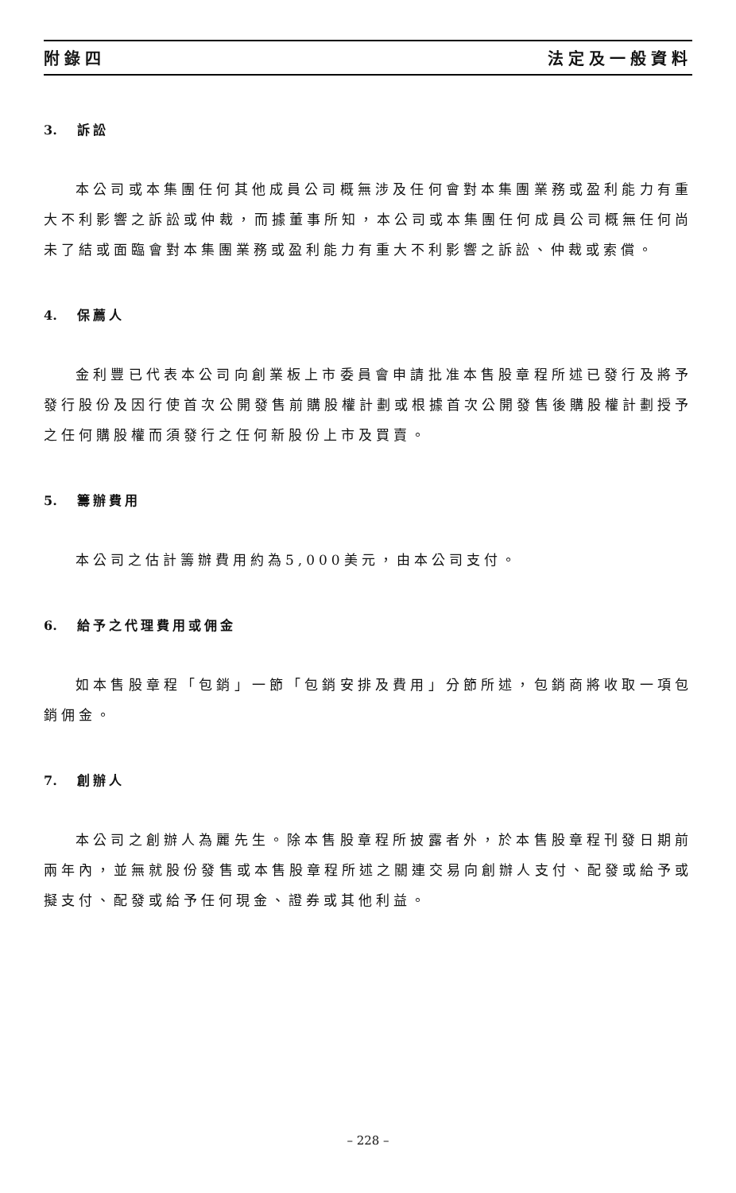附錄四 法定及一般資料
3. 訴訟
本公司或本集團任何其他成員公司概無涉及任何會對本集團業務或盈利能力有重大不利影響之訴訟或仲裁，而據董事所知，本公司或本集團任何成員公司概無任何尚未了結或面臨會對本集團業務或盈利能力有重大不利影響之訴訟、仲裁或索償。
4. 保薦人
金利豐已代表本公司向創業板上市委員會申請批准本售股章程所述已發行及將予發行股份及因行使首次公開發售前購股權計劃或根據首次公開發售後購股權計劃授予之任何購股權而須發行之任何新股份上市及買賣。
5. 籌辦費用
本公司之估計籌辦費用約為5,000美元，由本公司支付。
6. 給予之代理費用或佣金
如本售股章程「包銷」一節「包銷安排及費用」分節所述，包銷商將收取一項包銷佣金。
7. 創辦人
本公司之創辦人為麗先生。除本售股章程所披露者外，於本售股章程刊發日期前兩年內，並無就股份發售或本售股章程所述之關連交易向創辦人支付、配發或給予或擬支付、配發或給予任何現金、證券或其他利益。
– 228 –